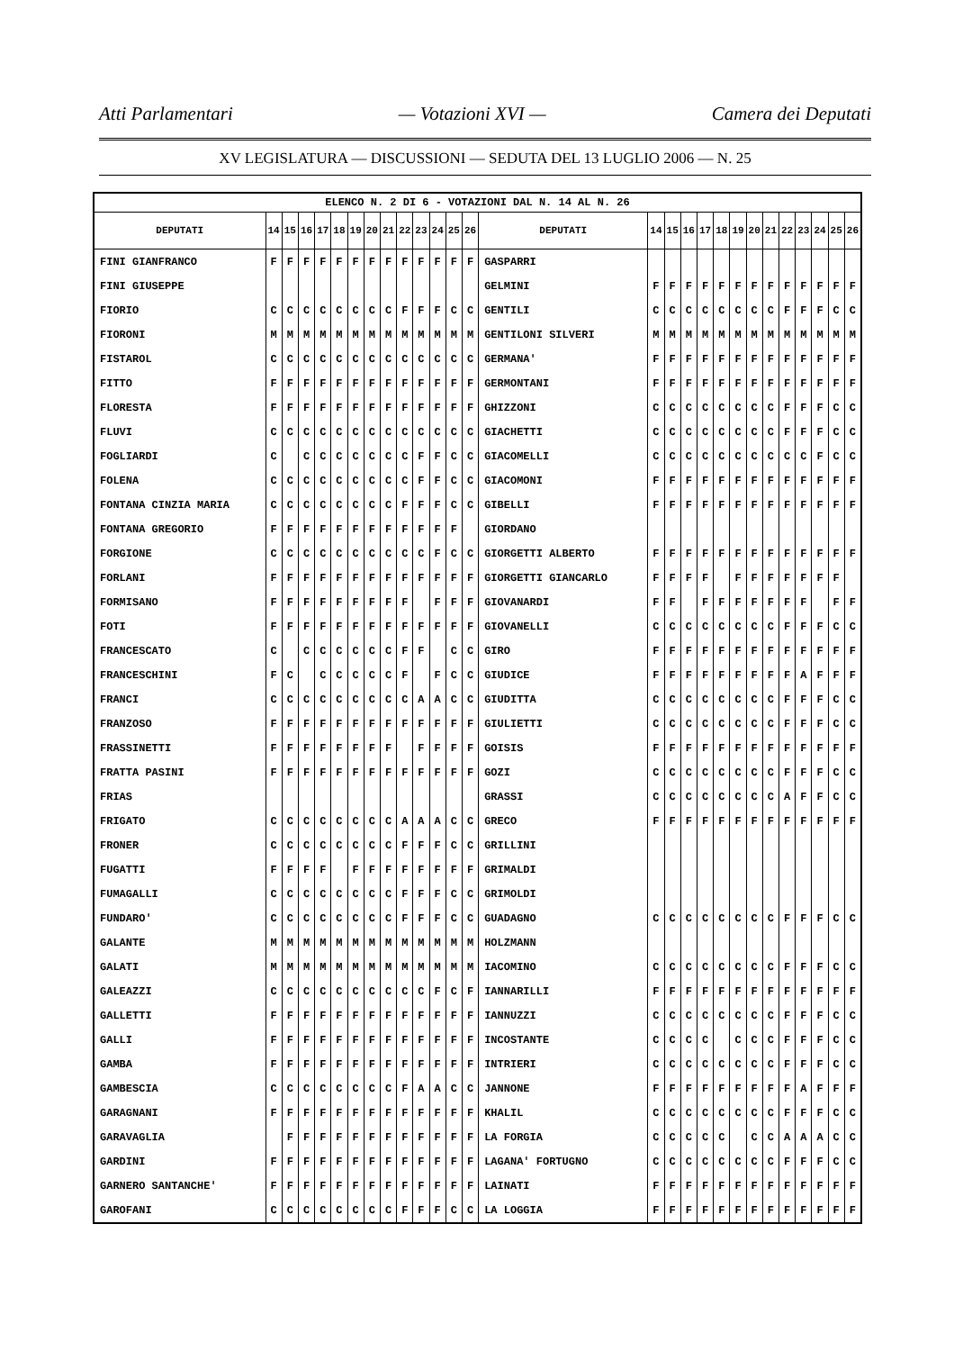Atti Parlamentari — Votazioni XVI — Camera dei Deputati
XV LEGISLATURA — DISCUSSIONI — SEDUTA DEL 13 LUGLIO 2006 — N. 25
| ELENCO N. 2 DI 6 - VOTAZIONI DAL N. 14 AL N. 26 | | | | | | | | | | | | | | | | | | | | | | | | | | | |
| DEPUTATI | 14 | 15 | 16 | 17 | 18 | 19 | 20 | 21 | 22 | 23 | 24 | 25 | 26 | DEPUTATI | 14 | 15 | 16 | 17 | 18 | 19 | 20 | 21 | 22 | 23 | 24 | 25 | 26 |
| FINI GIANFRANCO | F | F | F | F | F | F | F | F | F | F | F | F | F | GASPARRI | | | | | | | | | | | | | |
| FINI GIUSEPPE | | | | | | | | | | | | | | GELMINI | F | F | F | F | F | F | F | F | F | F | F | F | F |
| FIORIO | C | C | C | C | C | C | C | C | F | F | F | C | C | GENTILI | C | C | C | C | C | C | C | C | F | F | F | C | C |
| FIORONI | M | M | M | M | M | M | M | M | M | M | M | M | M | GENTILONI SILVERI | M | M | M | M | M | M | M | M | M | M | M | M | M |
| FISTAROL | C | C | C | C | C | C | C | C | C | C | C | C | C | GERMANA' | F | F | F | F | F | F | F | F | F | F | F | F | F |
| FITTO | F | F | F | F | F | F | F | F | F | F | F | F | F | GERMONTANI | F | F | F | F | F | F | F | F | F | F | F | F | F |
| FLORESTA | F | F | F | F | F | F | F | F | F | F | F | F | F | GHIZZONI | C | C | C | C | C | C | C | C | F | F | F | C | C |
| FLUVI | C | C | C | C | C | C | C | C | C | C | C | C | C | GIACHETTI | C | C | C | C | C | C | C | C | F | F | F | C | C |
| FOGLIARDI | C | | C | C | C | C | C | C | C | F | F | C | C | GIACOMELLI | C | C | C | C | C | C | C | C | C | C | F | C | C |
| FOLENA | C | C | C | C | C | C | C | C | C | F | F | C | C | GIACOMONI | F | F | F | F | F | F | F | F | F | F | F | F | F |
| FONTANA CINZIA MARIA | C | C | C | C | C | C | C | C | F | F | F | C | C | GIBELLI | F | F | F | F | F | F | F | F | F | F | F | F | F |
| FONTANA GREGORIO | F | F | F | F | F | F | F | F | F | F | F | F | | GIORDANO | | | | | | | | | | | | | |
| FORGIONE | C | C | C | C | C | C | C | C | C | C | F | C | C | GIORGETTI ALBERTO | F | F | F | F | F | F | F | F | F | F | F | F | F |
| FORLANI | F | F | F | F | F | F | F | F | F | F | F | F | F | GIORGETTI GIANCARLO | F | F | F | F | | F | F | F | F | F | F | F | |
| FORMISANO | F | F | F | F | F | F | F | F | F | | F | F | F | GIOVANARDI | F | F | | F | F | F | F | F | F | F | | F | F |
| FOTI | F | F | F | F | F | F | F | F | F | F | F | F | F | GIOVANELLI | C | C | C | C | C | C | C | C | F | F | F | C | C |
| FRANCESCATO | C | | C | C | C | C | C | C | F | F | | C | C | GIRO | F | F | F | F | F | F | F | F | F | F | F | F | F |
| FRANCESCHINI | F | C | | C | C | C | C | C | F | | F | C | C | GIUDICE | F | F | F | F | F | F | F | F | F | A | F | F | F |
| FRANCI | C | C | C | C | C | C | C | C | C | A | A | C | C | GIUDITTA | C | C | C | C | C | C | C | C | F | F | F | C | C |
| FRANZOSO | F | F | F | F | F | F | F | F | F | F | F | F | F | GIULIETTI | C | C | C | C | C | C | C | C | F | F | F | C | C |
| FRASSINETTI | F | F | F | F | F | F | F | F | | F | F | F | F | GOISIS | F | F | F | F | F | F | F | F | F | F | F | F | F |
| FRATTA PASINI | F | F | F | F | F | F | F | F | F | F | F | F | F | GOZI | C | C | C | C | C | C | C | C | F | F | F | C | C |
| FRIAS | | | | | | | | | | | | | | GRASSI | C | C | C | C | C | C | C | C | A | F | F | C | C |
| FRIGATO | C | C | C | C | C | C | C | C | A | A | A | C | C | GRECO | F | F | F | F | F | F | F | F | F | F | F | F | F |
| FRONER | C | C | C | C | C | C | C | C | F | F | F | C | C | GRILLINI | | | | | | | | | | | | | |
| FUGATTI | F | F | F | F | | F | F | F | F | F | F | F | F | GRIMALDI | | | | | | | | | | | | | |
| FUMAGALLI | C | C | C | C | C | C | C | C | F | F | F | C | C | GRIMOLDI | | | | | | | | | | | | | |
| FUNDARO' | C | C | C | C | C | C | C | C | F | F | F | C | C | GUADAGNO | C | C | C | C | C | C | C | C | F | F | F | C | C |
| GALANTE | M | M | M | M | M | M | M | M | M | M | M | M | M | HOLZMANN | | | | | | | | | | | | | |
| GALATI | M | M | M | M | M | M | M | M | M | M | M | M | M | IACOMINO | C | C | C | C | C | C | C | C | F | F | F | C | C |
| GALEAZZI | C | C | C | C | C | C | C | C | C | C | F | C | F | IANNARILLI | F | F | F | F | F | F | F | F | F | F | F | F | F |
| GALLETTI | F | F | F | F | F | F | F | F | F | F | F | F | F | IANNUZZI | C | C | C | C | C | C | C | C | F | F | F | C | C |
| GALLI | F | F | F | F | F | F | F | F | F | F | F | F | F | INCOSTANTE | C | C | C | C | | C | C | C | F | F | F | C | C |
| GAMBA | F | F | F | F | F | F | F | F | F | F | F | F | F | INTRIERI | C | C | C | C | C | C | C | C | F | F | F | C | C |
| GAMBESCIA | C | C | C | C | C | C | C | C | F | A | A | C | C | JANNONE | F | F | F | F | F | F | F | F | F | A | F | F | F |
| GARAGNANI | F | F | F | F | F | F | F | F | F | F | F | F | F | KHALIL | C | C | C | C | C | C | C | C | F | F | F | C | C |
| GARAVAGLIA | | F | F | F | F | F | F | F | F | F | F | F | F | LA FORGIA | C | C | C | C | C | | C | C | A | A | A | C | C |
| GARDINI | F | F | F | F | F | F | F | F | F | F | F | F | F | LAGANA' FORTUGNO | C | C | C | C | C | C | C | C | F | F | F | C | C |
| GARNERO SANTANCHE' | F | F | F | F | F | F | F | F | F | F | F | F | F | LAINATI | F | F | F | F | F | F | F | F | F | F | F | F | F |
| GAROFANI | C | C | C | C | C | C | C | C | F | F | F | C | C | LA LOGGIA | F | F | F | F | F | F | F | F | F | F | F | F | F |